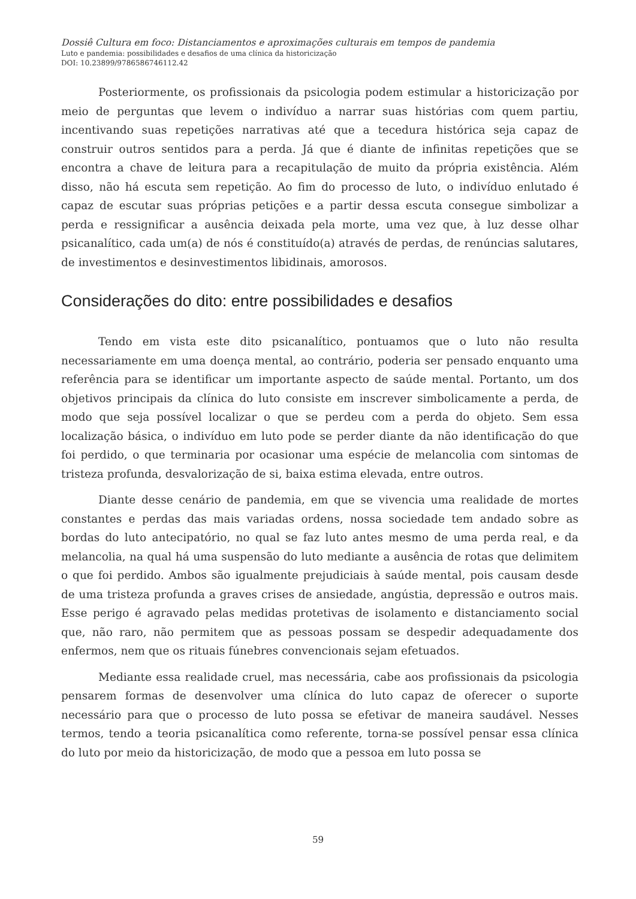Dossiê Cultura em foco: Distanciamentos e aproximações culturais em tempos de pandemia
Luto e pandemia: possibilidades e desafios de uma clínica da historicização
DOI: 10.23899/9786586746112.42
Posteriormente, os profissionais da psicologia podem estimular a historicização por meio de perguntas que levem o indivíduo a narrar suas histórias com quem partiu, incentivando suas repetições narrativas até que a tecedura histórica seja capaz de construir outros sentidos para a perda. Já que é diante de infinitas repetições que se encontra a chave de leitura para a recapitulação de muito da própria existência. Além disso, não há escuta sem repetição. Ao fim do processo de luto, o indivíduo enlutado é capaz de escutar suas próprias petições e a partir dessa escuta consegue simbolizar a perda e ressignificar a ausência deixada pela morte, uma vez que, à luz desse olhar psicanalítico, cada um(a) de nós é constituído(a) através de perdas, de renúncias salutares, de investimentos e desinvestimentos libidinais, amorosos.
Considerações do dito: entre possibilidades e desafios
Tendo em vista este dito psicanalítico, pontuamos que o luto não resulta necessariamente em uma doença mental, ao contrário, poderia ser pensado enquanto uma referência para se identificar um importante aspecto de saúde mental. Portanto, um dos objetivos principais da clínica do luto consiste em inscrever simbolicamente a perda, de modo que seja possível localizar o que se perdeu com a perda do objeto. Sem essa localização básica, o indivíduo em luto pode se perder diante da não identificação do que foi perdido, o que terminaria por ocasionar uma espécie de melancolia com sintomas de tristeza profunda, desvalorização de si, baixa estima elevada, entre outros.
Diante desse cenário de pandemia, em que se vivencia uma realidade de mortes constantes e perdas das mais variadas ordens, nossa sociedade tem andado sobre as bordas do luto antecipatório, no qual se faz luto antes mesmo de uma perda real, e da melancolia, na qual há uma suspensão do luto mediante a ausência de rotas que delimitem o que foi perdido. Ambos são igualmente prejudiciais à saúde mental, pois causam desde de uma tristeza profunda a graves crises de ansiedade, angústia, depressão e outros mais. Esse perigo é agravado pelas medidas protetivas de isolamento e distanciamento social que, não raro, não permitem que as pessoas possam se despedir adequadamente dos enfermos, nem que os rituais fúnebres convencionais sejam efetuados.
Mediante essa realidade cruel, mas necessária, cabe aos profissionais da psicologia pensarem formas de desenvolver uma clínica do luto capaz de oferecer o suporte necessário para que o processo de luto possa se efetivar de maneira saudável. Nesses termos, tendo a teoria psicanalítica como referente, torna-se possível pensar essa clínica do luto por meio da historicização, de modo que a pessoa em luto possa se
59